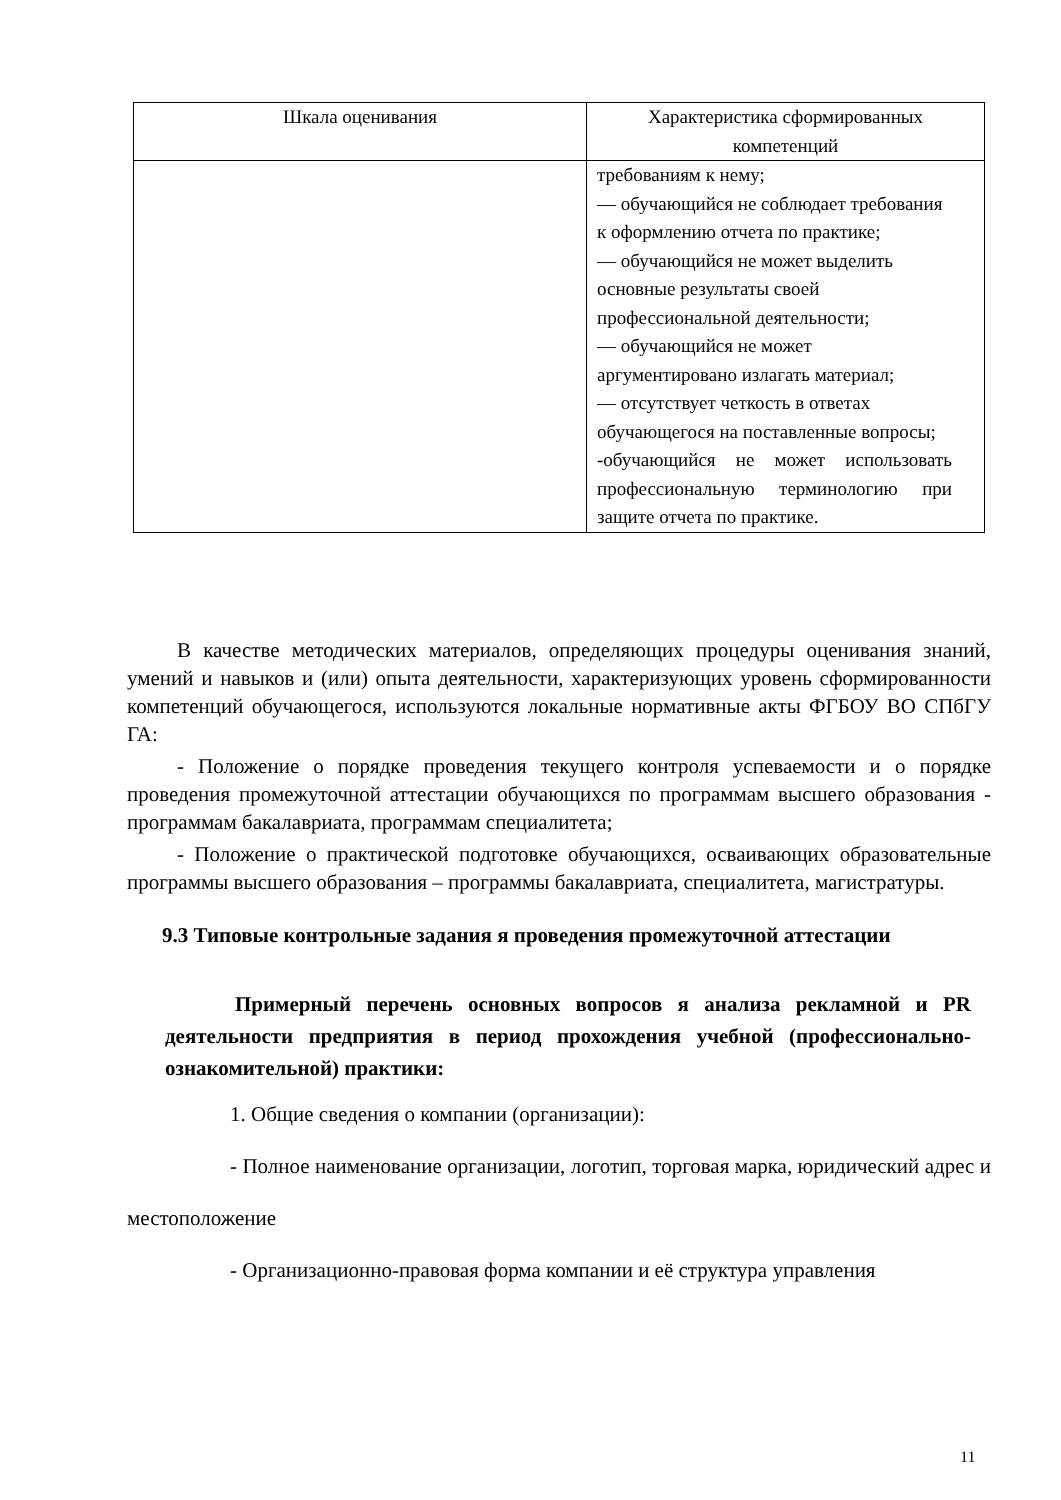| Шкала оценивания | Характеристика сформированных компетенций |
| --- | --- |
| | требованиям к нему; — обучающийся не соблюдает требования к оформлению отчета по практике; — обучающийся не может выделить основные результаты своей профессиональной деятельности; — обучающийся не может аргументировано излагать материал; — отсутствует четкость в ответах обучающегося на поставленные вопросы; - обучающийся не может использовать профессиональную терминологию при защите отчета по практике. |
В качестве методических материалов, определяющих процедуры оценивания знаний, умений и навыков и (или) опыта деятельности, характеризующих уровень сформированности компетенций обучающегося, используются локальные нормативные акты ФГБОУ ВО СПбГУ ГА:
- Положение о порядке проведения текущего контроля успеваемости и о порядке проведения промежуточной аттестации обучающихся по программам высшего образования - программам бакалавриата, программам специалитета;
- Положение о практической подготовке обучающихся, осваивающих образовательные программы высшего образования – программы бакалавриата, специалитета, магистратуры.
9.3 Типовые контрольные задания я проведения промежуточной аттестации
Примерный перечень основных вопросов я анализа рекламной и PR деятельности предприятия в период прохождения учебной (профессионально-ознакомительной) практики:
1. Общие сведения о компании (организации):
- Полное наименование организации, логотип, торговая марка, юридический адрес и местоположение
- Организационно-правовая форма компании и её структура управления
11